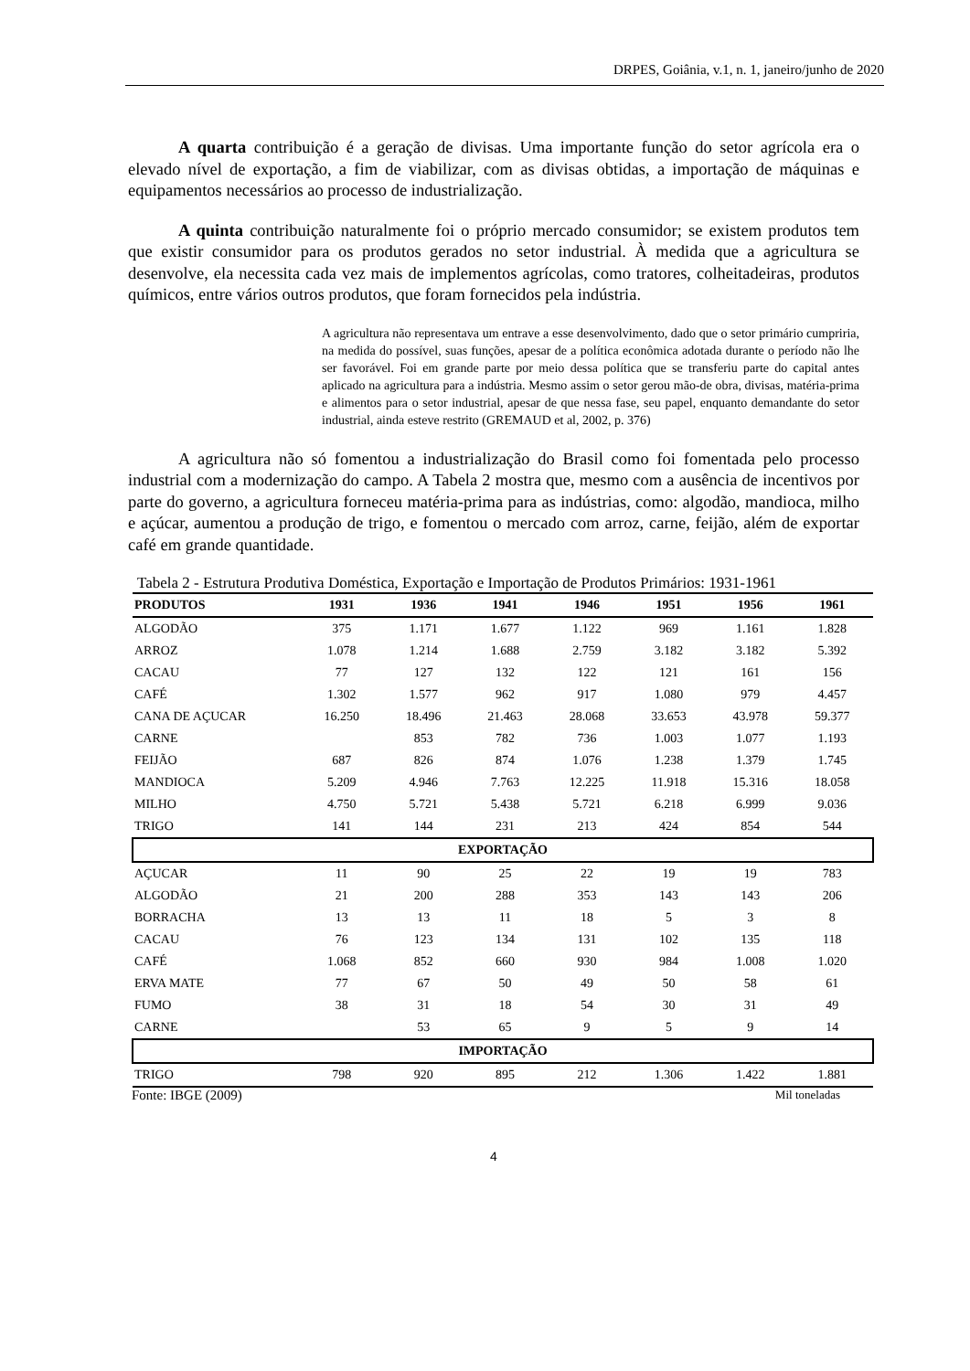DRPES, Goiânia, v.1, n. 1, janeiro/junho de 2020
A quarta contribuição é a geração de divisas. Uma importante função do setor agrícola era o elevado nível de exportação, a fim de viabilizar, com as divisas obtidas, a importação de máquinas e equipamentos necessários ao processo de industrialização.
A quinta contribuição naturalmente foi o próprio mercado consumidor; se existem produtos tem que existir consumidor para os produtos gerados no setor industrial. À medida que a agricultura se desenvolve, ela necessita cada vez mais de implementos agrícolas, como tratores, colheitadeiras, produtos químicos, entre vários outros produtos, que foram fornecidos pela indústria.
A agricultura não representava um entrave a esse desenvolvimento, dado que o setor primário cumpriria, na medida do possível, suas funções, apesar de a política econômica adotada durante o período não lhe ser favorável. Foi em grande parte por meio dessa política que se transferiu parte do capital antes aplicado na agricultura para a indústria. Mesmo assim o setor gerou mão-de obra, divisas, matéria-prima e alimentos para o setor industrial, apesar de que nessa fase, seu papel, enquanto demandante do setor industrial, ainda esteve restrito (GREMAUD et al, 2002, p. 376)
A agricultura não só fomentou a industrialização do Brasil como foi fomentada pelo processo industrial com a modernização do campo. A Tabela 2 mostra que, mesmo com a ausência de incentivos por parte do governo, a agricultura forneceu matéria-prima para as indústrias, como: algodão, mandioca, milho e açúcar, aumentou a produção de trigo, e fomentou o mercado com arroz, carne, feijão, além de exportar café em grande quantidade.
Tabela 2 - Estrutura Produtiva Doméstica, Exportação e Importação de Produtos Primários: 1931-1961
| PRODUTOS | 1931 | 1936 | 1941 | 1946 | 1951 | 1956 | 1961 |
| --- | --- | --- | --- | --- | --- | --- | --- |
| ALGODÃO | 375 | 1.171 | 1.677 | 1.122 | 969 | 1.161 | 1.828 |
| ARROZ | 1.078 | 1.214 | 1.688 | 2.759 | 3.182 | 3.182 | 5.392 |
| CACAU | 77 | 127 | 132 | 122 | 121 | 161 | 156 |
| CAFÉ | 1.302 | 1.577 | 962 | 917 | 1.080 | 979 | 4.457 |
| CANA DE AÇUCAR | 16.250 | 18.496 | 21.463 | 28.068 | 33.653 | 43.978 | 59.377 |
| CARNE | | 853 | 782 | 736 | 1.003 | 1.077 | 1.193 |
| FEIJÃO | 687 | 826 | 874 | 1.076 | 1.238 | 1.379 | 1.745 |
| MANDIOCA | 5.209 | 4.946 | 7.763 | 12.225 | 11.918 | 15.316 | 18.058 |
| MILHO | 4.750 | 5.721 | 5.438 | 5.721 | 6.218 | 6.999 | 9.036 |
| TRIGO | 141 | 144 | 231 | 213 | 424 | 854 | 544 |
| EXPORTAÇÃO | | | | | | | |
| AÇUCAR | 11 | 90 | 25 | 22 | 19 | 19 | 783 |
| ALGODÃO | 21 | 200 | 288 | 353 | 143 | 143 | 206 |
| BORRACHA | 13 | 13 | 11 | 18 | 5 | 3 | 8 |
| CACAU | 76 | 123 | 134 | 131 | 102 | 135 | 118 |
| CAFÉ | 1.068 | 852 | 660 | 930 | 984 | 1.008 | 1.020 |
| ERVA MATE | 77 | 67 | 50 | 49 | 50 | 58 | 61 |
| FUMO | 38 | 31 | 18 | 54 | 30 | 31 | 49 |
| CARNE | | 53 | 65 | 9 | 5 | 9 | 14 |
| IMPORTAÇÃO | | | | | | | |
| TRIGO | 798 | 920 | 895 | 212 | 1.306 | 1.422 | 1.881 |
Fonte: IBGE (2009) Mil toneladas
4